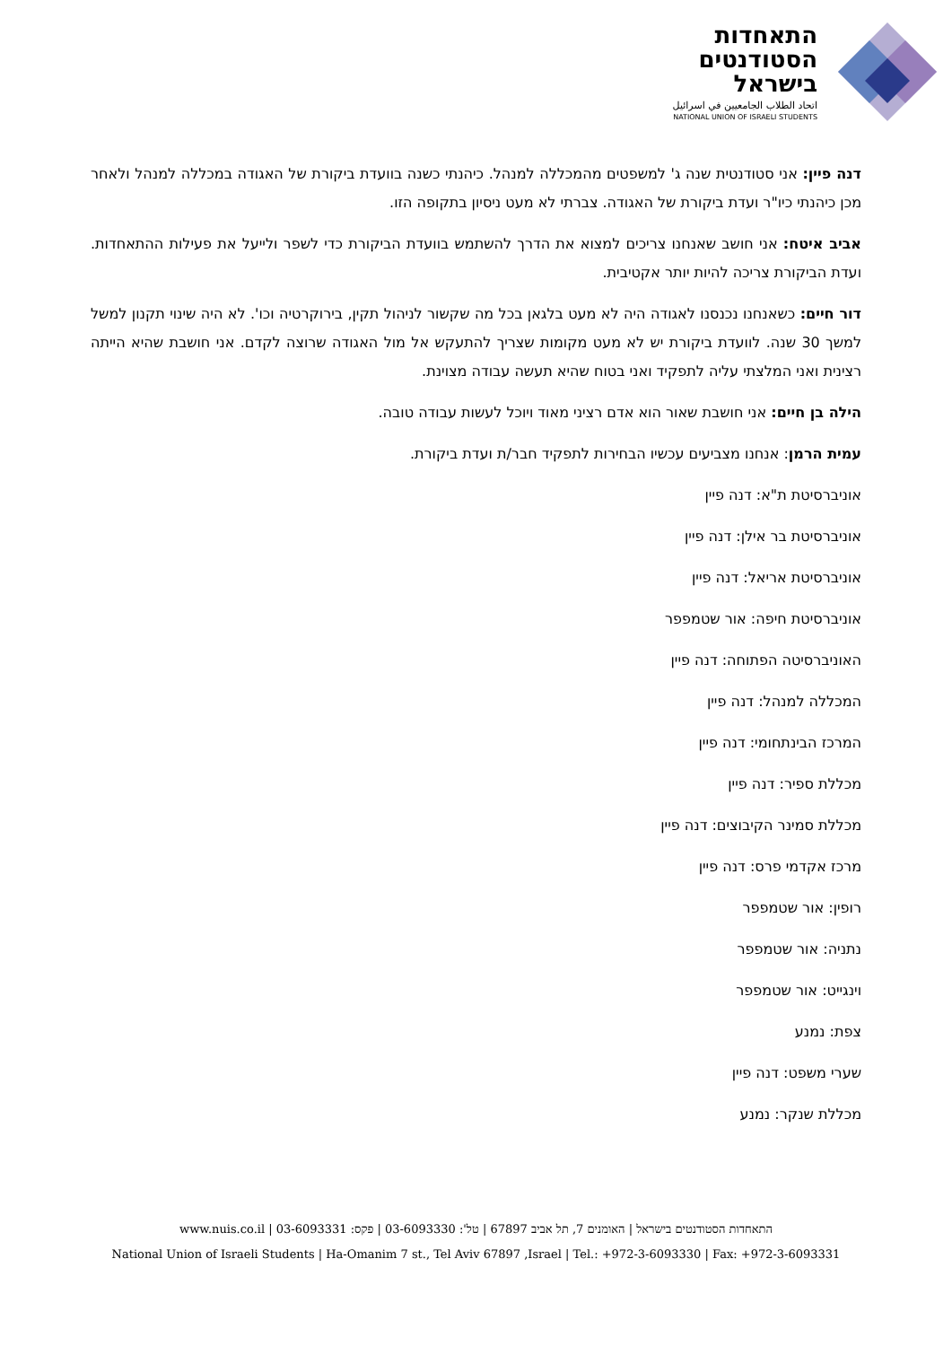התאחדות
הסטודנטים
בישראל
اتحاد الطلاب الجامعيين في اسرائيل
NATIONAL UNION OF ISRAELI STUDENTS
דנה פיין: אני סטודנטית שנה ג' למשפטים מהמכללה למנהל. כיהנתי כשנה בוועדת ביקורת של האגודה במכללה למנהל ולאחר מכן כיהנתי כיו"ר ועדת ביקורת של האגודה. צברתי לא מעט ניסיון בתקופה הזו.
אביב איטח: אני חושב שאנחנו צריכים למצוא את הדרך להשתמש בוועדת הביקורת כדי לשפר ולייעל את פעילות ההתאחדות. ועדת הביקורת צריכה להיות יותר אקטיבית.
דור חיים: כשאנחנו נכנסנו לאגודה היה לא מעט בלגאן בכל מה שקשור לניהול תקין, בירוקרטיה וכו'. לא היה שינוי תקנון למשל למשך 30 שנה. לוועדת ביקורת יש לא מעט מקומות שצריך להתעקש אל מול האגודה שרוצה לקדם. אני חושבת שהיא הייתה רצינית ואני המלצתי עליה לתפקיד ואני בטוח שהיא תעשה עבודה מצוינת.
הילה בן חיים: אני חושבת שאור הוא אדם רציני מאוד ויוכל לעשות עבודה טובה.
עמית הרמן: אנחנו מצביעים עכשיו הבחירות לתפקיד חבר/ת ועדת ביקורת.
אוניברסיטת ת"א: דנה פיין
אוניברסיטת בר אילן: דנה פיין
אוניברסיטת אריאל: דנה פיין
אוניברסיטת חיפה: אור שטמפפר
האוניברסיטה הפתוחה: דנה פיין
המכללה למנהל: דנה פיין
המרכז הבינתחומי: דנה פיין
מכללת ספיר: דנה פיין
מכללת סמינר הקיבוצים: דנה פיין
מרכז אקדמי פרס: דנה פיין
רופין: אור שטמפפר
נתניה: אור שטמפפר
וינגייט: אור שטמפפר
צפת: נמנע
שערי משפט: דנה פיין
מכללת שנקר: נמנע
התאחדות הסטודנטים בישראל | האומנים 7, תל אביב 67897 | טל': 03-6093330 | פקס: 03-6093331 | www.nuis.co.il
National Union of Israeli Students | Ha-Omanim 7 st., Tel Aviv 67897 ,Israel | Tel.: +972-3-6093330 | Fax: +972-3-6093331